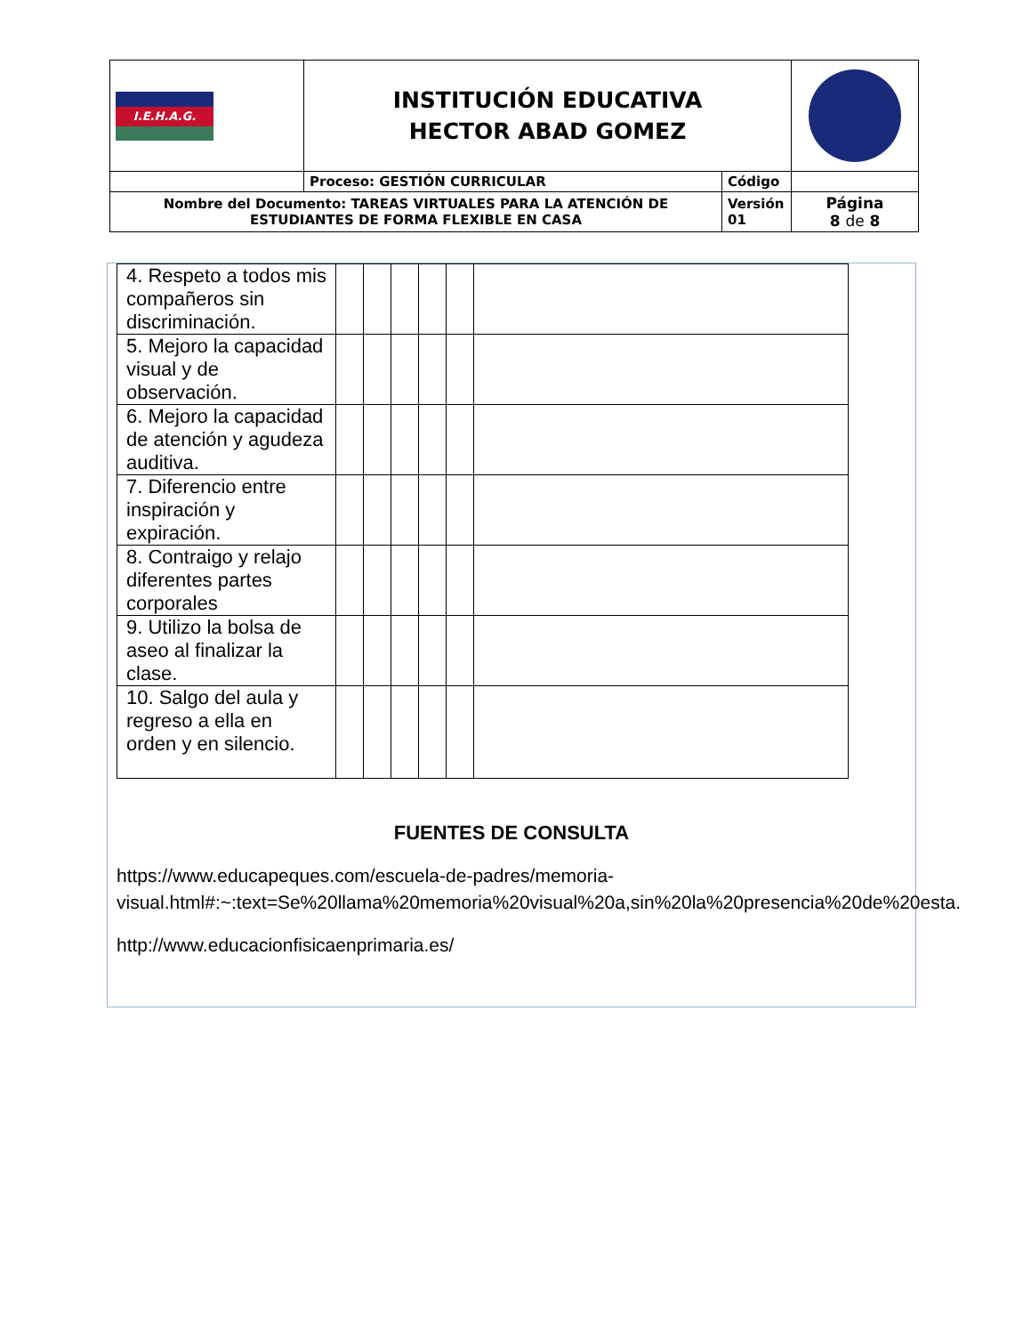| I.E.H.A.G. | INSTITUCIÓN EDUCATIVA HECTOR ABAD GOMEZ | | |
| | Proceso: GESTIÓN CURRICULAR | Código | |
| Nombre del Documento: TAREAS VIRTUALES PARA LA ATENCIÓN DE ESTUDIANTES DE FORMA FLEXIBLE EN CASA | | Versión 01 | Página 8 de 8 |
| 4. Respeto a todos mis compañeros sin discriminación. | | | | | | |
| 5. Mejoro la capacidad visual y de observación. | | | | | | |
| 6. Mejoro la capacidad de atención y agudeza auditiva. | | | | | | |
| 7. Diferencio entre inspiración y expiración. | | | | | | |
| 8. Contraigo y relajo diferentes partes corporales | | | | | | |
| 9. Utilizo la bolsa de aseo al finalizar la clase. | | | | | | |
| 10. Salgo del aula y regreso a ella en orden y en silencio. | | | | | | |
FUENTES DE CONSULTA
https://www.educapeques.com/escuela-de-padres/memoria-visual.html#:~:text=Se%20llama%20memoria%20visual%20a,sin%20la%20presencia%20de%20esta.
http://www.educacionfisicaenprimaria.es/